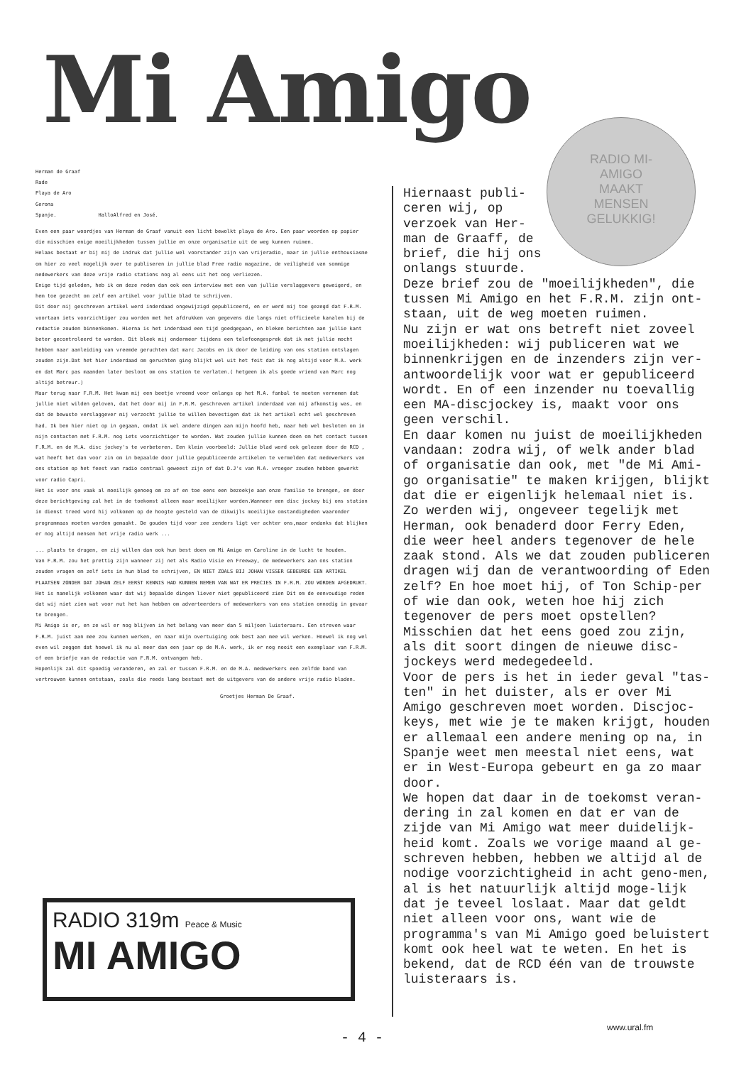Mi Amigo
RADIO MI-
AMIGO
MAAKT
MENSEN
GELUKKIG!
Herman de Graaf
Rade
Playa de Aro
Gerona
Spanje. HalloAlfred en José.
Even een paar woordjes van Herman de Graaf vanuit een licht bewolkt playa de Aro. Een paar woorden op papier die misschien enige moeilijkheden tussen jullie en onze organisatie uit de weg kunnen ruimen.
Helaas bestaat er bij mij de indruk dat jullie wel voorstander zijn van vrijeradio, maar in jullie enthousiasme om hier zo veel mogelijk over te publiseren in jullie blad Free radio magazine, de veiligheid van sommige medewerkers van deze vrije radio stations nog al eens uit het oog verliezen.
Enige tijd geleden, heb ik om deze reden dan ook een interview met een van jullie verslaggevers geweigerd, en hem toe gezecht om zelf een artikel voor jullie blad te schrijven.
Dit door mij geschreven artikel werd inderdaad ongewijzigd gepubliceerd, en er werd mij toe gezegd dat F.R.M. voortaan iets voorzichtiger zou worden met het afdrukken van gegevens die langs niet officieele kanalen bij de redactie zouden binnenkomen. Hierna is het inderdaad een tijd goedgegaan, en bleken berichten aan jullie kant beter gecontroleerd te worden. Dit bleek mij ondermeer tijdens een telefoongesprek dat ik met jullie mocht hebben naar aanleiding van vreemde geruchten dat marc Jacobs en ik door de leiding van ons station ontslagen zouden zijn.Dat het hier inderdaad om geruchten ging blijkt wel uit het feit dat ik nog altijd voor M.A. werk en dat Marc pas maanden later besloot om ons station te verlaten.( hetgeen ik als goede vriend van Marc nog altijd betreur.)
Maar terug naar F.R.M. Het kwam mij een beetje vreemd voor onlangs op het M.A. fanbal te moeten vernemen dat jullie niet wilden geloven, dat het door mij in F.R.M. geschreven artikel inderdaad van mij afkomstig was, en dat de bewuste verslaggever mij verzocht jullie te willen bevestigen dat ik het artikel echt wel geschreven had. Ik ben hier niet op in gegaan, omdat ik wel andere dingen aan mijn hoofd heb, maar heb wel besloten om in mijn contacten met F.R.M. nog iets voorzichtiger te worden. Wat zouden jullie kunnen doen om het contact tussen F.R.M. en de M.A. disc jockey's te verbeteren. Een klein voorbeeld: Jullie blad word ook gelezen door de RCD , wat heeft het dan voor zin om in bepaalde door jullie gepubliceerde artikelen te vermelden dat medewerkers van ons station op het feest van radio centraal geweest zijn of dat D.J's van M.A. vroeger zouden hebben gewerkt voor radio Capri.
Het is voor ons vaak al moeilijk genoeg om zo af en toe eens een bezoekje aan onze familie te brengen, en door deze berichtgeving zal het in de toekomst alleen maar moeilijker worden.Wanneer een disc jockey bij ons station in dienst treed word hij volkomen op de hoogte gesteld van de dikwijls moeilijke omstandigheden waaronder programmaas moeten worden gemaakt. De gouden tijd voor zee zenders ligt ver achter ons,maar ondanks dat blijken er nog altijd mensen het vrije radio werk ...
... plaats te dragen, en zij willen dan ook hun best doen om Mi Amigo en Caroline in de lucht te houden.
Van F.R.M. zou het prettig zijn wanneer zij net als Radio Visie en Freeway, de medewerkers aan ons station zouden vragen om zelf iets in hun blad te schrijven, EN NIET ZOALS BIJ JOHAN VISSER GEBEURDE EEN ARTIKEL PLAATSEN ZONDER DAT JOHAN ZELF EERST KENNIS HAD KUNNEN NEMEN VAN WAT ER PRECIES IN F.R.M. ZOU WORDEN AFGEDRUKT.
Het is namelijk volkomen waar dat wij bepaalde dingen liever niet gepubliceerd zien Dit om de eenvoudige reden dat wij niet zien wat voor nut het kan hebben om adverteerders of medewerkers van ons station onnodig in gevaar te brengen.
Mi Amigo is er, en ze wil er nog blijven in het belang van meer dan 5 miljoen luisteraars. Een streven waar F.R.M. juist aan mee zou kunnen werken, en naar mijn overtuiging ook best aan mee wil werken. Hoewel ik nog wel even wil zeggen dat hoewel ik nu al meer dan een jaar op de M.A. werk, ik er nog nooit een exemplaar van F.R.M. of een briefje van de redactie van F.R.M. ontvangen heb.
Hopenlijk zal dit spoedig veranderen, en zal er tussen F.R.M. en de M.A. medewerkers een zelfde band van vertrouwen kunnen ontstaan, zoals die reeds lang bestaat met de uitgevers van de andere vrije radio bladen.
Groetjes Herman De Graaf.
Hiernaast publi-
ceren wij, op
verzoek van Her-
man de Graaff, de
brief, die hij ons
onlangs stuurde.
Deze brief zou de "moeilijkheden", die tussen Mi Amigo en het F.R.M. zijn ont-staan, uit de weg moeten ruimen.
Nu zijn er wat ons betreft niet zoveel moeilijkheden: wij publiceren wat we binnenkrijgen en de inzenders zijn ver-antwoordelijk voor wat er gepubliceerd wordt. En of een inzender nu toevallig een MA-discjockey is, maakt voor ons geen verschil.
En daar komen nu juist de moeilijkheden vandaan: zodra wij, of welk ander blad of organisatie dan ook, met "de Mi Ami-go organisatie" te maken krijgen, blijkt dat die er eigenlijk helemaal niet is.
Zo werden wij, ongeveer tegelijk met Herman, ook benaderd door Ferry Eden, die weer heel anders tegenover de hele zaak stond. Als we dat zouden publiceren dragen wij dan de verantwoording of Eden zelf? En hoe moet hij, of Ton Schip-per of wie dan ook, weten hoe hij zich tegenover de pers moet opstellen? Misschien dat het eens goed zou zijn, als dit soort dingen de nieuwe disc-jockeys werd medegedeeld.
Voor de pers is het in ieder geval "tas-ten" in het duister, als er over Mi Amigo geschreven moet worden. Discjoc-keys, met wie je te maken krijgt, houden er allemaal een andere mening op na, in Spanje weet men meestal niet eens, wat er in West-Europa gebeurt en ga zo maar door.
We hopen dat daar in de toekomst veran-dering in zal komen en dat er van de zijde van Mi Amigo wat meer duidelijk-heid komt. Zoals we vorige maand al ge-schreven hebben, hebben we altijd al de nodige voorzichtigheid in acht geno-men, al is het natuurlijk altijd moge-lijk dat je teveel loslaat. Maar dat geldt niet alleen voor ons, want wie de programma's van Mi Amigo goed beluistert komt ook heel wat te weten. En het is bekend, dat de RCD één van de trouwste luisteraars is.
RADIO 319m Peace & Music
MI AMIGO
- 4 -
www.ural.fm